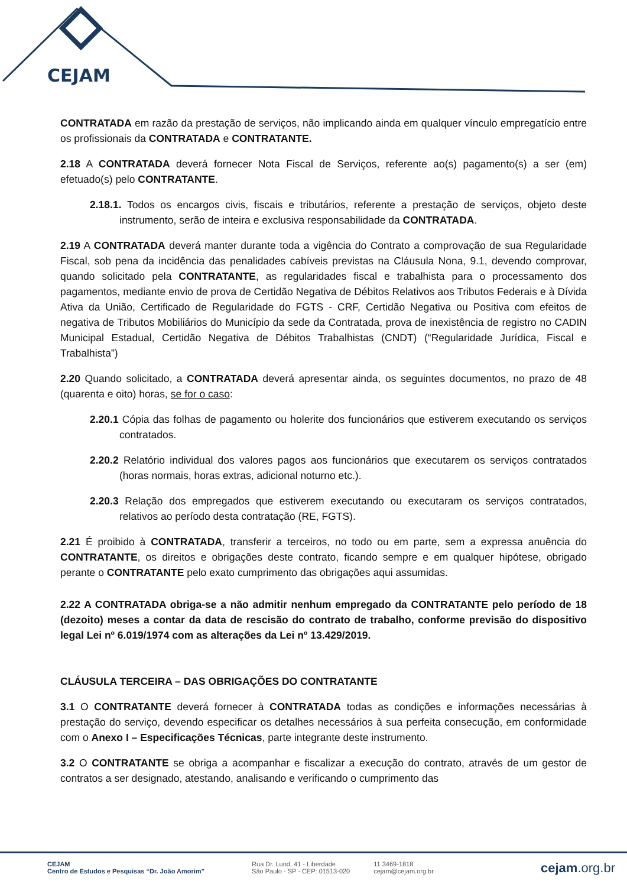CEJAM
CONTRATADA em razão da prestação de serviços, não implicando ainda em qualquer vínculo empregatício entre os profissionais da CONTRATADA e CONTRATANTE.
2.18 A CONTRATADA deverá fornecer Nota Fiscal de Serviços, referente ao(s) pagamento(s) a ser (em) efetuado(s) pelo CONTRATANTE.
2.18.1. Todos os encargos civis, fiscais e tributários, referente a prestação de serviços, objeto deste instrumento, serão de inteira e exclusiva responsabilidade da CONTRATADA.
2.19 A CONTRATADA deverá manter durante toda a vigência do Contrato a comprovação de sua Regularidade Fiscal, sob pena da incidência das penalidades cabíveis previstas na Cláusula Nona, 9.1, devendo comprovar, quando solicitado pela CONTRATANTE, as regularidades fiscal e trabalhista para o processamento dos pagamentos, mediante envio de prova de Certidão Negativa de Débitos Relativos aos Tributos Federais e à Dívida Ativa da União, Certificado de Regularidade do FGTS - CRF, Certidão Negativa ou Positiva com efeitos de negativa de Tributos Mobiliários do Município da sede da Contratada, prova de inexistência de registro no CADIN Municipal Estadual, Certidão Negativa de Débitos Trabalhistas (CNDT) (“Regularidade Jurídica, Fiscal e Trabalhista”)
2.20 Quando solicitado, a CONTRATADA deverá apresentar ainda, os seguintes documentos, no prazo de 48 (quarenta e oito) horas, se for o caso:
2.20.1 Cópia das folhas de pagamento ou holerite dos funcionários que estiverem executando os serviços contratados.
2.20.2 Relatório individual dos valores pagos aos funcionários que executarem os serviços contratados (horas normais, horas extras, adicional noturno etc.).
2.20.3 Relação dos empregados que estiverem executando ou executaram os serviços contratados, relativos ao período desta contratação (RE, FGTS).
2.21 É proibido à CONTRATADA, transferir a terceiros, no todo ou em parte, sem a expressa anuência do CONTRATANTE, os direitos e obrigações deste contrato, ficando sempre e em qualquer hipótese, obrigado perante o CONTRATANTE pelo exato cumprimento das obrigações aqui assumidas.
2.22 A CONTRATADA obriga-se a não admitir nenhum empregado da CONTRATANTE pelo período de 18 (dezoito) meses a contar da data de rescisão do contrato de trabalho, conforme previsão do dispositivo legal Lei nº 6.019/1974 com as alterações da Lei nº 13.429/2019.
CLÁUSULA TERCEIRA – DAS OBRIGAÇÕES DO CONTRATANTE
3.1 O CONTRATANTE deverá fornecer à CONTRATADA todas as condições e informações necessárias à prestação do serviço, devendo especificar os detalhes necessários à sua perfeita consecução, em conformidade com o Anexo I – Especificações Técnicas, parte integrante deste instrumento.
3.2 O CONTRATANTE se obriga a acompanhar e fiscalizar a execução do contrato, através de um gestor de contratos a ser designado, atestando, analisando e verificando o cumprimento das
CEJAM
Centro de Estudos e Pesquisas “Dr. João Amorim”
Rua Dr. Lund, 41 - Liberdade
São Paulo - SP - CEP: 01513-020
11 3469-1818
cejam@cejam.org.br
cejam.org.br